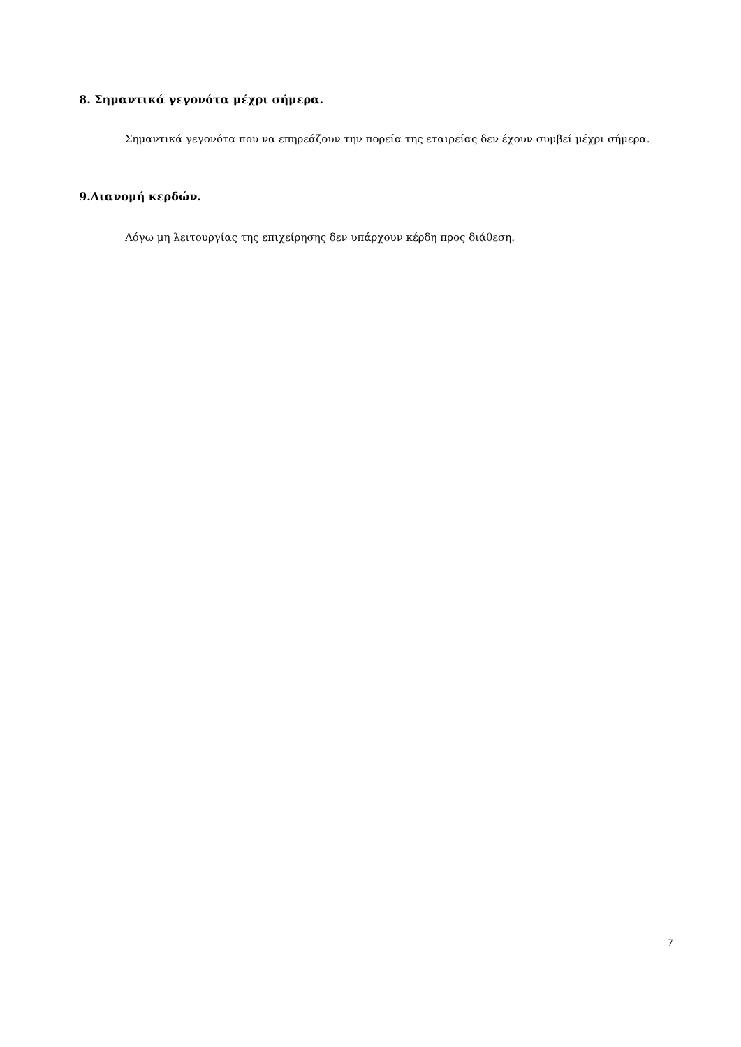8. Σημαντικά γεγονότα μέχρι σήμερα.
Σημαντικά γεγονότα που να επηρεάζουν την πορεία της εταιρείας δεν έχουν συμβεί μέχρι σήμερα.
9.Διανομή κερδών.
Λόγω μη λειτουργίας της επιχείρησης δεν υπάρχουν κέρδη προς διάθεση.
7